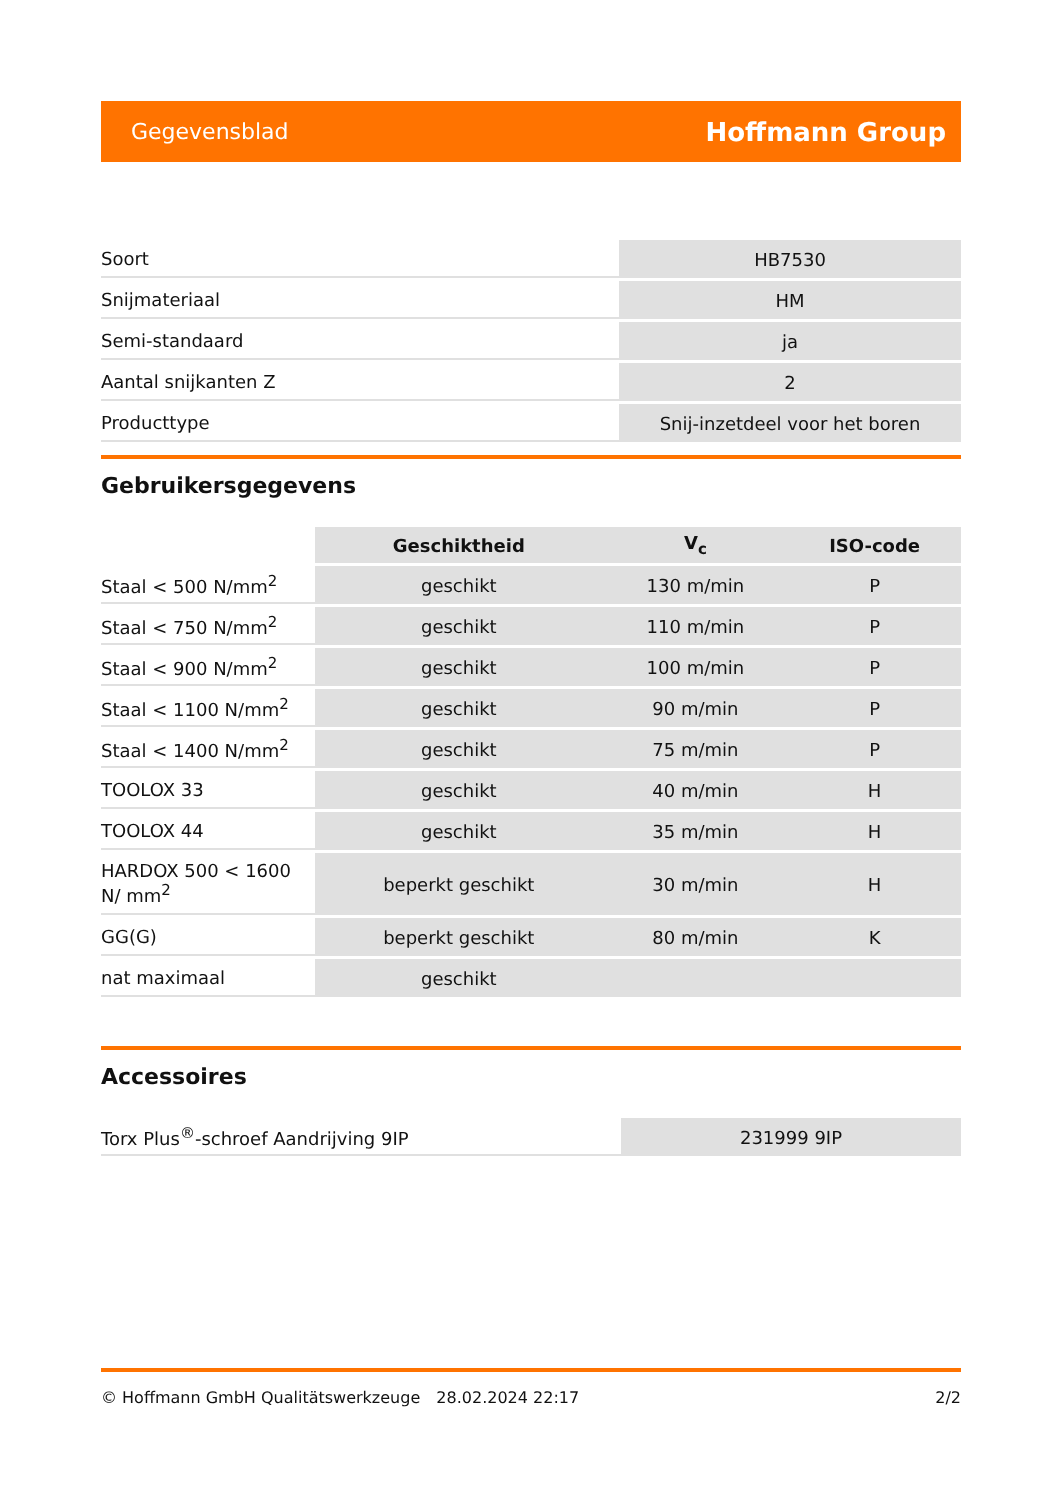Gegevensblad Hoffmann Group
| Soort | HB7530 |
| Snijmateriaal | HM |
| Semi-standaard | ja |
| Aantal snijkanten Z | 2 |
| Producttype | Snij-inzetdeel voor het boren |
Gebruikersgegevens
| | Geschiktheid | V<sub>c</sub> | ISO-code |
| --- | --- | --- | --- |
| Staal < 500 N/mm<sup>2</sup> | geschikt | 130 m/min | P |
| Staal < 750 N/mm<sup>2</sup> | geschikt | 110 m/min | P |
| Staal < 900 N/mm<sup>2</sup> | geschikt | 100 m/min | P |
| Staal < 1100 N/mm<sup>2</sup> | geschikt | 90 m/min | P |
| Staal < 1400 N/mm<sup>2</sup> | geschikt | 75 m/min | P |
| TOOLOX 33 | geschikt | 40 m/min | H |
| TOOLOX 44 | geschikt | 35 m/min | H |
| HARDOX 500 < 1600 N/ mm<sup>2</sup> | beperkt geschikt | 30 m/min | H |
| GG(G) | beperkt geschikt | 80 m/min | K |
| nat maximaal | geschikt | | |
Accessoires
| Torx Plus<sup>®</sup>-schroef Aandrijving 9IP | 231999 9IP |
© Hoffmann GmbH Qualitätswerkzeuge 28.02.2024 22:17 2/2